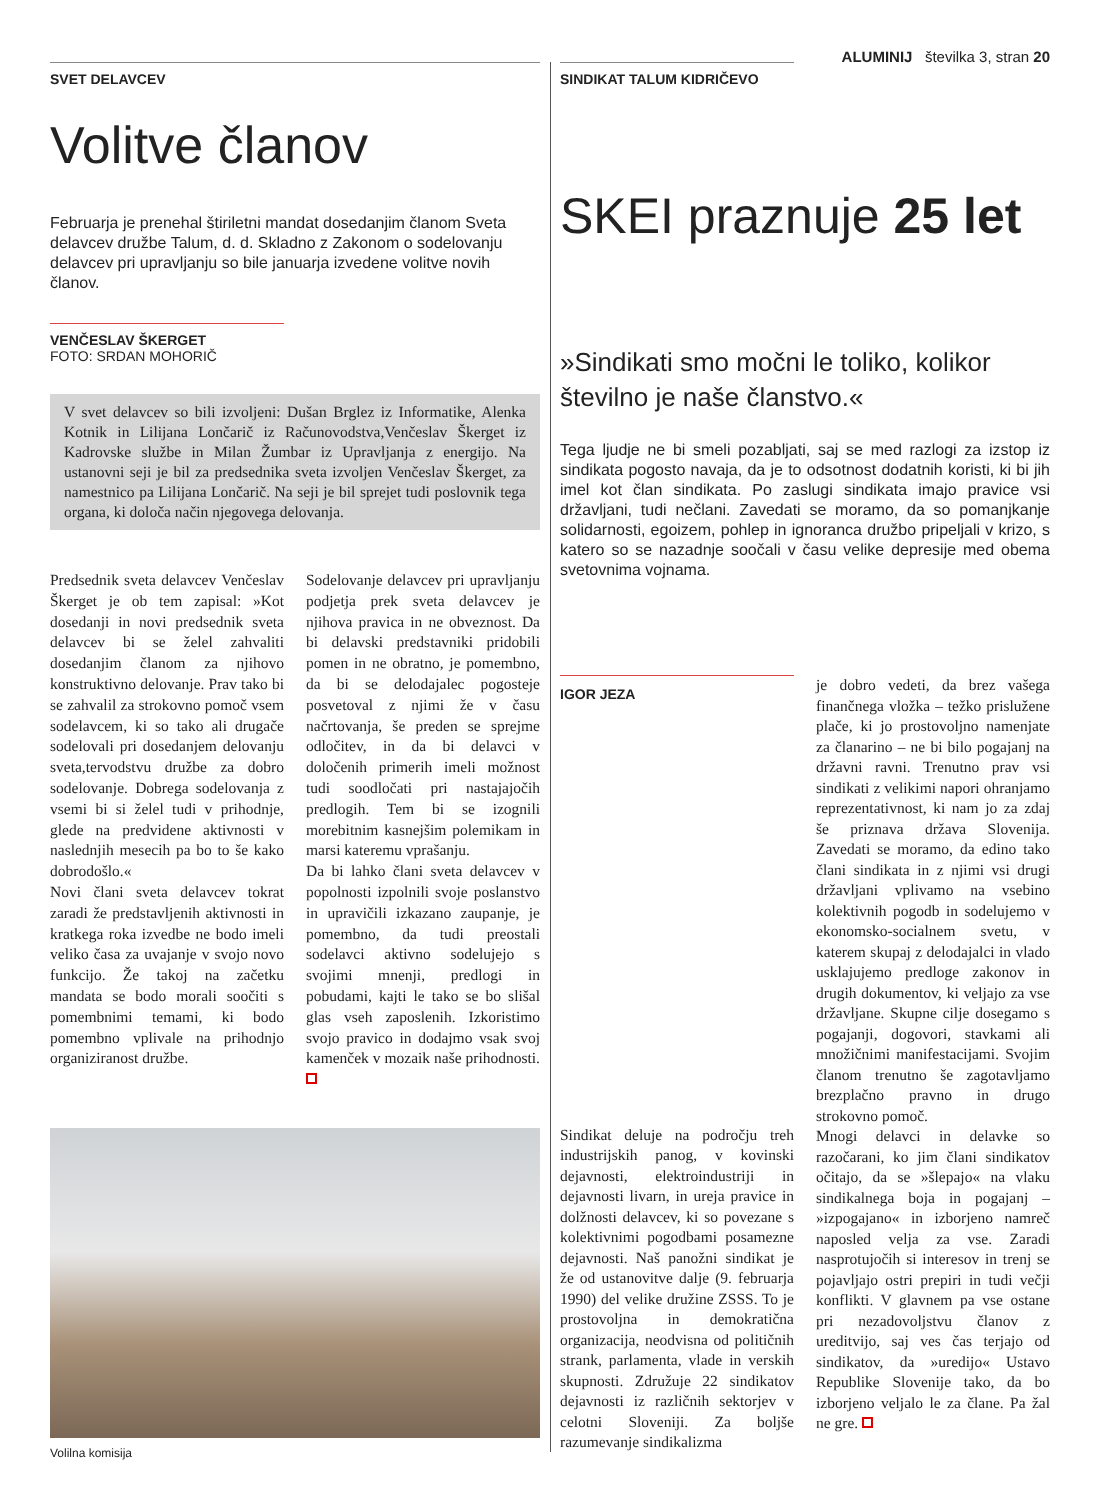ALUMINIJ številka 3, stran 20
SVET DELAVCEV
Volitve članov
Februarja je prenehal štiriletni mandat dosedanjim članom Sveta delavcev družbe Talum, d. d. Skladno z Zakonom o sodelovanju delavcev pri upravljanju so bile januarja izvedene volitve novih članov.
VENČESLAV ŠKERGET
FOTO: SRDAN MOHORIČ
V svet delavcev so bili izvoljeni: Dušan Brglez iz Informatike, Alenka Kotnik in Lilijana Lončarič iz Računovodstva,Venčeslav Škerget iz Kadrovske službe in Milan Žumbar iz Upravljanja z energijo. Na ustanovni seji je bil za predsednika sveta izvoljen Venčeslav Škerget, za namestnico pa Lilijana Lončarič. Na seji je bil sprejet tudi poslovnik tega organa, ki določa način njegovega delovanja.
Predsednik sveta delavcev Venčeslav Škerget je ob tem zapisal: »Kot dosedanji in novi predsednik sveta delavcev bi se želel zahvaliti dosedanjim članom za njihovo konstruktivno delovanje. Prav tako bi se zahvalil za strokovno pomoč vsem sodelavcem, ki so tako ali drugače sodelovali pri dosedanjem delovanju sveta,tervodstvu družbe za dobro sodelovanje. Dobrega sodelovanja z vsemi bi si želel tudi v prihodnje, glede na predvidene aktivnosti v naslednjih mesecih pa bo to še kako dobrodošlo.«
Novi člani sveta delavcev tokrat zaradi že predstavljenih aktivnosti in kratkega roka izvedbe ne bodo imeli veliko časa za uvajanje v svojo novo funkcijo. Že takoj na začetku mandata se bodo morali soočiti s pomembnimi temami, ki bodo pomembno vplivale na prihodnjo organiziranost družbe.
Sodelovanje delavcev pri upravljanju podjetja prek sveta delavcev je njihova pravica in ne obveznost. Da bi delavski predstavniki pridobili pomen in ne obratno, je pomembno, da bi se delodajalec pogosteje posvetoval z njimi že v času načrtovanja, še preden se sprejme odločitev, in da bi delavci v določenih primerih imeli možnost tudi soodločati pri nastajajočih predlogih. Tem bi se izognili morebitnim kasnejšim polemikam in marsi kateremu vprašanju.
Da bi lahko člani sveta delavcev v popolnosti izpolnili svoje poslanstvo in upravičili izkazano zaupanje, je pomembno, da tudi preostali sodelavci aktivno sodelujejo s svojimi mnenji, predlogi in pobudami, kajti le tako se bo slišal glas vseh zaposlenih. Izkoristimo svojo pravico in dodajmo vsak svoj kamenček v mozaik naše prihodnosti.
Volilna komisija
SINDIKAT TALUM KIDRIČEVO
SKEI praznuje 25 let
»Sindikati smo močni le toliko, kolikor številno je naše članstvo.«
Tega ljudje ne bi smeli pozabljati, saj se med razlogi za izstop iz sindikata pogosto navaja, da je to odsotnost dodatnih koristi, ki bi jih imel kot član sindikata. Po zaslugi sindikata imajo pravice vsi državljani, tudi nečlani. Zavedati se moramo, da so pomanjkanje solidarnosti, egoizem, pohlep in ignoranca družbo pripeljali v krizo, s katero so se nazadnje soočali v času velike depresije med obema svetovnima vojnama.
IGOR JEZA
Sindikat deluje na področju treh industrijskih panog, v kovinski dejavnosti, elektroindustriji in dejavnosti livarn, in ureja pravice in dolžnosti delavcev, ki so povezane s kolektivnimi pogodbami posamezne dejavnosti. Naš panožni sindikat je že od ustanovitve dalje (9. februarja 1990) del velike družine ZSSS. To je prostovoljna in demokratična organizacija, neodvisna od političnih strank, parlamenta, vlade in verskih skupnosti. Združuje 22 sindikatov dejavnosti iz različnih sektorjev v celotni Sloveniji. Za boljše razumevanje sindikalizma
je dobro vedeti, da brez vašega finančnega vložka – težko prislužene plače, ki jo prostovoljno namenjate za članarino – ne bi bilo pogajanj na državni ravni. Trenutno prav vsi sindikati z velikimi napori ohranjamo reprezentativnost, ki nam jo za zdaj še priznava država Slovenija. Zavedati se moramo, da edino tako člani sindikata in z njimi vsi drugi državljani vplivamo na vsebino kolektivnih pogodb in sodelujemo v ekonomsko-socialnem svetu, v katerem skupaj z delodajalci in vlado usklajujemo predloge zakonov in drugih dokumentov, ki veljajo za vse državljane. Skupne cilje dosegamo s pogajanji, dogovori, stavkami ali množičnimi manifestacijami. Svojim članom trenutno še zagotavljamo brezplačno pravno in drugo strokovno pomoč.
Mnogi delavci in delavke so razočarani, ko jim člani sindikatov očitajo, da se »šlepajo« na vlaku sindikalnega boja in pogajanj – »izpogajano« in izborjeno namreč naposled velja za vse. Zaradi nasprotujočih si interesov in trenj se pojavljajo ostri prepiri in tudi večji konflikti. V glavnem pa vse ostane pri nezadovoljstvu članov z ureditvijo, saj ves čas terjajo od sindikatov, da »uredijo« Ustavo Republike Slovenije tako, da bo izborjeno veljalo le za člane. Pa žal ne gre.